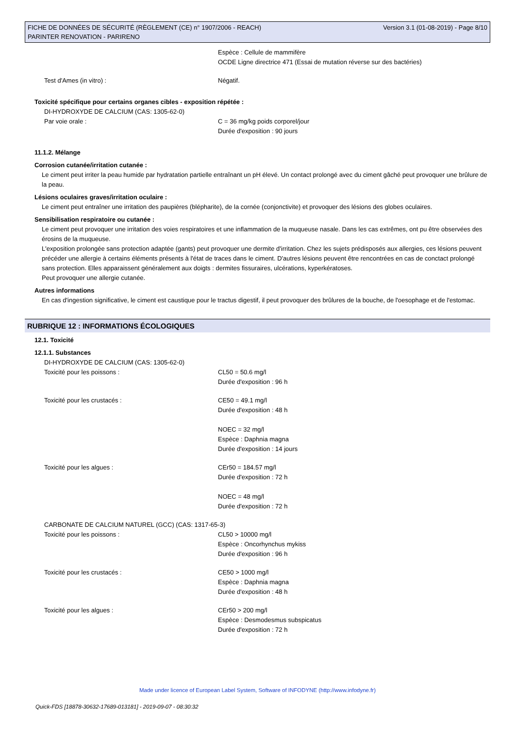FICHE DE DONNÉES DE SÉCURITÉ (RÈGLEMENT (CE) n° 1907/2006 - REACH)
PARINTER RENOVATION - PARIRENO
Version 3.1 (01-08-2019) - Page 8/10
Espèce : Cellule de mammifère
OCDE Ligne directrice 471 (Essai de mutation réverse sur des bactéries)
Test d'Ames (in vitro) : Négatif.
Toxicité spécifique pour certains organes cibles - exposition répétée :
DI-HYDROXYDE DE CALCIUM (CAS: 1305-62-0)
Par voie orale : C = 36 mg/kg poids corporel/jour
Durée d'exposition : 90 jours
11.1.2. Mélange
Corrosion cutanée/irritation cutanée :
Le ciment peut irriter la peau humide par hydratation partielle entraînant un pH élevé. Un contact prolongé avec du ciment gâché peut provoquer une brûlure de la peau.
Lésions oculaires graves/irritation oculaire :
Le ciment peut entraîner une irritation des paupières (blépharite), de la cornée (conjonctivite) et provoquer des lésions des globes oculaires.
Sensibilisation respiratoire ou cutanée :
Le ciment peut provoquer une irritation des voies respiratoires et une inflammation de la muqueuse nasale. Dans les cas extrêmes, ont pu être observées des érosins de la muqueuse.
L'exposition prolongée sans protection adaptée (gants) peut provoquer une dermite d'irritation. Chez les sujets prédisposés aux allergies, ces lésions peuvent précéder une allergie à certains éléments présents à l'état de traces dans le ciment. D'autres lésions peuvent être rencontrées en cas de conctact prolongé sans protection. Elles apparaissent généralement aux doigts : dermites fissuraires, ulcérations, kyperkératoses.
Peut provoquer une allergie cutanée.
Autres informations
En cas d'ingestion significative, le ciment est caustique pour le tractus digestif, il peut provoquer des brûlures de la bouche, de l'oesophage et de l'estomac.
RUBRIQUE 12 : INFORMATIONS ÉCOLOGIQUES
12.1. Toxicité
12.1.1. Substances
DI-HYDROXYDE DE CALCIUM (CAS: 1305-62-0)
Toxicité pour les poissons : CL50 = 50.6 mg/l
Durée d'exposition : 96 h
Toxicité pour les crustacés : CE50 = 49.1 mg/l
Durée d'exposition : 48 h
NOEC = 32 mg/l
Espèce : Daphnia magna
Durée d'exposition : 14 jours
Toxicité pour les algues : CEr50 = 184.57 mg/l
Durée d'exposition : 72 h
NOEC = 48 mg/l
Durée d'exposition : 72 h
CARBONATE DE CALCIUM NATUREL (GCC) (CAS: 1317-65-3)
Toxicité pour les poissons : CL50 > 10000 mg/l
Espèce : Oncorhynchus mykiss
Durée d'exposition : 96 h
Toxicité pour les crustacés : CE50 > 1000 mg/l
Espèce : Daphnia magna
Durée d'exposition : 48 h
Toxicité pour les algues : CEr50 > 200 mg/l
Espèce : Desmodesmus subspicatus
Durée d'exposition : 72 h
Made under licence of European Label System, Software of INFODYNE (http://www.infodyne.fr)
Quick-FDS [18878-30632-17689-013181] - 2019-09-07 - 08:30:32